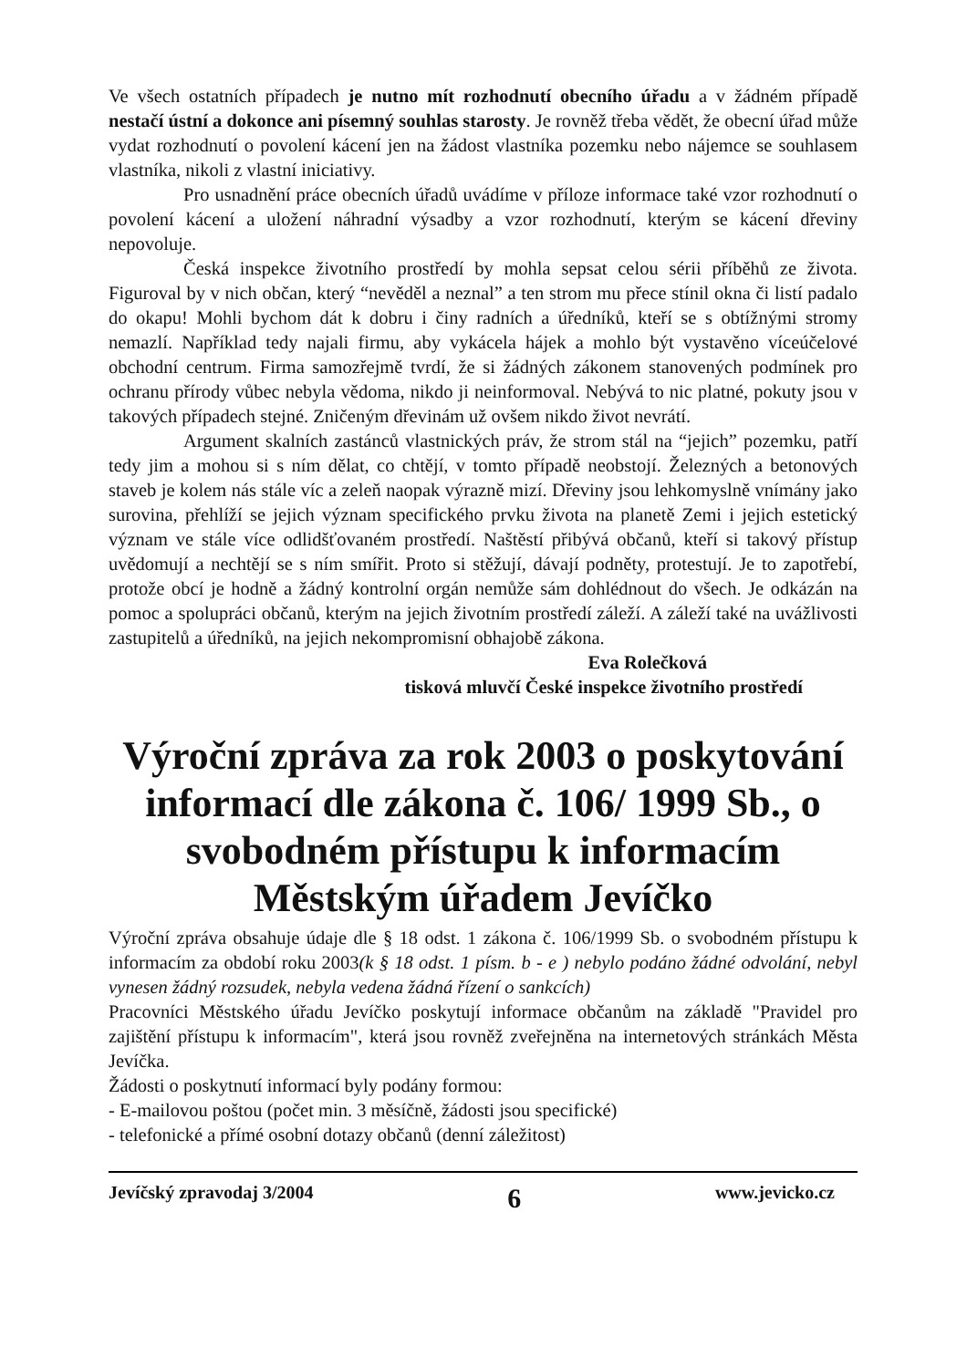Ve všech ostatních případech je nutno mít rozhodnutí obecního úřadu a v žádném případě nestačí ústní a dokonce ani písemný souhlas starosty. Je rovněž třeba vědět, že obecní úřad může vydat rozhodnutí o povolení kácení jen na žádost vlastníka pozemku nebo nájemce se souhlasem vlastníka, nikoli z vlastní iniciativy.
Pro usnadnění práce obecních úřadů uvádíme v příloze informace také vzor rozhodnutí o povolení kácení a uložení náhradní výsadby a vzor rozhodnutí, kterým se kácení dřeviny nepovoluje.
Česká inspekce životního prostředí by mohla sepsat celou sérii příběhů ze života. Figuroval by v nich občan, který “nevěděl a neznal” a ten strom mu přece stínil okna či listí padalo do okapu! Mohli bychom dát k dobru i činy radních a úředníků, kteří se s obtížnými stromy nemazlí. Například tedy najali firmu, aby vykácela hájek a mohlo být vystavěno víceúčelové obchodní centrum. Firma samozřejmě tvrdí, že si žádných zákonem stanovených podmínek pro ochranu přírody vůbec nebyla vědoma, nikdo ji neinformoval. Nebývá to nic platné, pokuty jsou v takových případech stejné. Zničeným dřevinám už ovšem nikdo život nevrátí.
Argument skalních zastánců vlastnických práv, že strom stál na “jejich” pozemku, patří tedy jim a mohou si s ním dělat, co chtějí, v tomto případě neobstojí. Železných a betonových staveb je kolem nás stále víc a zeleň naopak výrazně mizí. Dřeviny jsou lehkomyslně vnímány jako surovina, přehlíží se jejich význam specifického prvku života na planetě Zemi i jejich estetický význam ve stále více odlidšťovaném prostředí. Naštěstí přibývá občanů, kteří si takový přístup uvědomují a nechtějí se s ním smířit. Proto si stěžují, dávají podněty, protestují. Je to zapotřebí, protože obcí je hodně a žádný kontrolní orgán nemůže sám dohlédnout do všech. Je odkázán na pomoc a spolupráci občanů, kterým na jejich životním prostředí záleží. A záleží také na uvážlivosti zastupitelů a úředníků, na jejich nekompromisní obhajobě zákona.
Eva Rolečková
tisková mluvčí České inspekce životního prostředí
Výroční zpráva za rok 2003 o poskytování informací dle zákona č. 106/ 1999 Sb., o svobodném přístupu k informacím Městským úřadem Jevíčko
Výroční zpráva obsahuje údaje dle § 18 odst. 1 zákona č. 106/1999 Sb. o svobodném přístupu k informacím za období roku 2003(k § 18 odst. 1 písm. b - e ) nebylo podáno žádné odvolání, nebyl vynesen žádný rozsudek, nebyla vedena žádná řízení o sankcích)
Pracovníci Městského úřadu Jevíčko poskytují informace občanům na základě "Pravidel pro zajištění přístupu k informacím", která jsou rovněž zveřejněna na internetových stránkách Města Jevíčka.
Žádosti o poskytnutí informací byly podány formou:
- E-mailovou poštou (počet min. 3 měsíčně, žádosti jsou specifické)
- telefonické a přímé osobní dotazy občanů (denní záležitost)
Jevíčský zpravodaj 3/2004 6 www.jevicko.cz